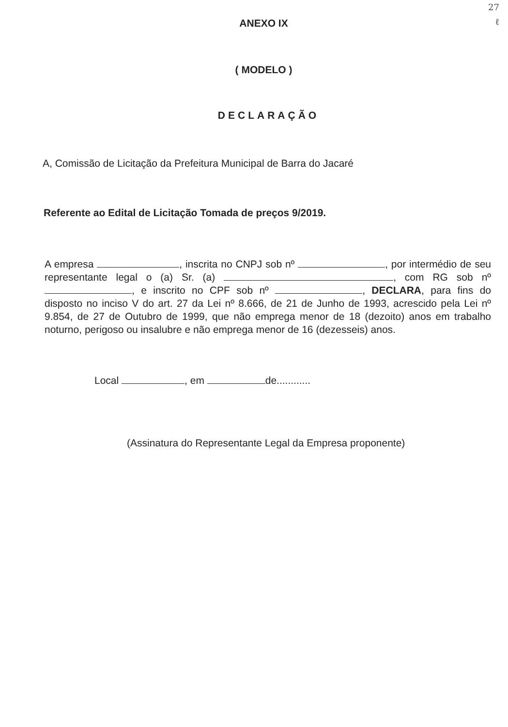27
ℓ
ANEXO IX
( MODELO )
DECLARAÇÃO
A, Comissão de Licitação da Prefeitura Municipal de Barra do Jacaré
Referente ao Edital de Licitação Tomada de preços 9/2019.
A empresa , inscrita no CNPJ sob nº , por intermédio de seu representante legal o (a) Sr. (a) , com RG sob nº , e inscrito no CPF sob nº , DECLARA, para fins do disposto no inciso V do art. 27 da Lei nº 8.666, de 21 de Junho de 1993, acrescido pela Lei nº 9.854, de 27 de Outubro de 1999, que não emprega menor de 18 (dezoito) anos em trabalho noturno, perigoso ou insalubre e não emprega menor de 16 (dezesseis) anos.
Local , em de............
(Assinatura do Representante Legal da Empresa proponente)